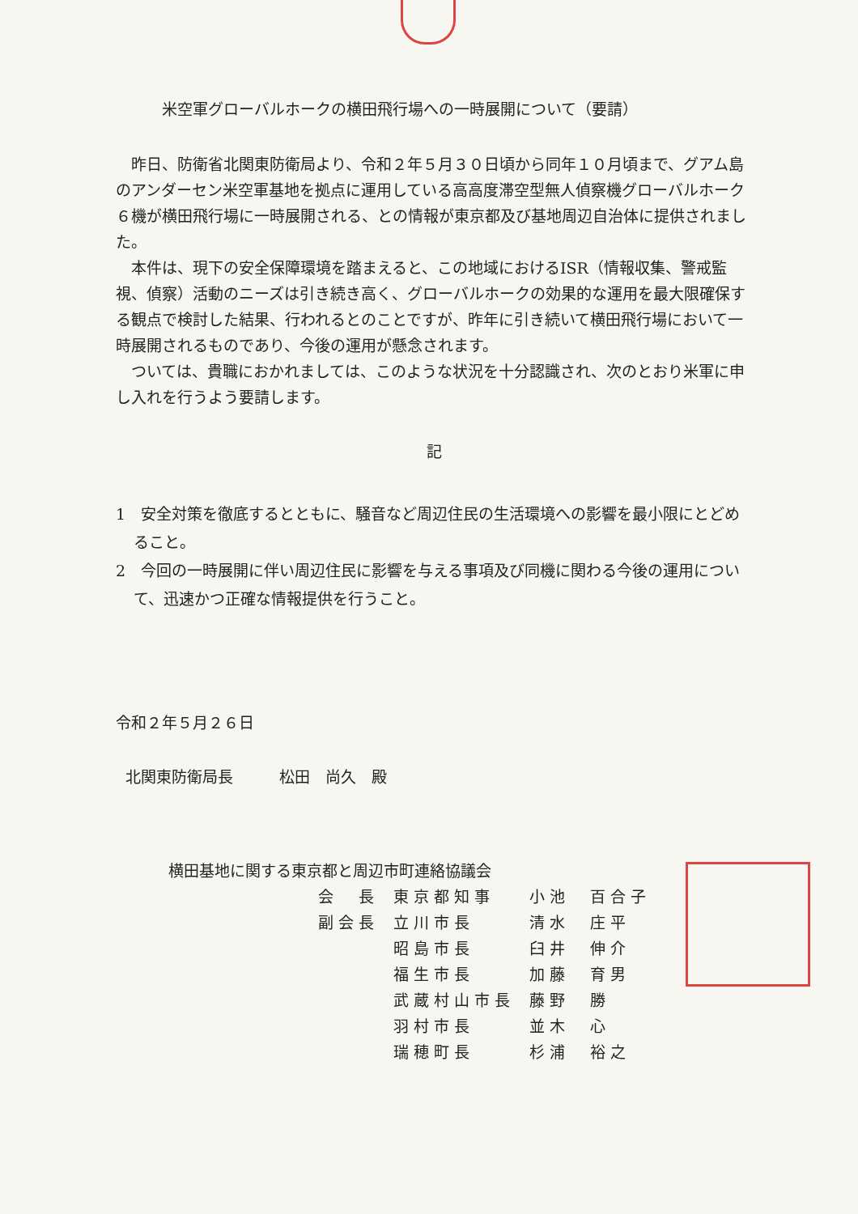米空軍グローバルホークの横田飛行場への一時展開について（要請）
昨日、防衛省北関東防衛局より、令和２年５月３０日頃から同年１０月頃まで、グアム島のアンダーセン米空軍基地を拠点に運用している高高度滞空型無人偵察機グローバルホーク６機が横田飛行場に一時展開される、との情報が東京都及び基地周辺自治体に提供されました。
本件は、現下の安全保障環境を踏まえると、この地域におけるISR（情報収集、警戒監視、偵察）活動のニーズは引き続き高く、グローバルホークの効果的な運用を最大限確保する観点で検討した結果、行われるとのことですが、昨年に引き続いて横田飛行場において一時展開されるものであり、今後の運用が懸念されます。
ついては、貴職におかれましては、このような状況を十分認識され、次のとおり米軍に申し入れを行うよう要請します。
記
1　安全対策を徹底するとともに、騒音など周辺住民の生活環境への影響を最小限にとどめること。
2　今回の一時展開に伴い周辺住民に影響を与える事項及び同機に関わる今後の運用について、迅速かつ正確な情報提供を行うこと。
令和２年５月２６日
北関東防衛局長　　　松田　尚久　殿
横田基地に関する東京都と周辺市町連絡協議会
| 会 長 | 東京都知事 | 小池 百合子 |
| 副会長 | 立川市長 | 清水 庄平 |
| | 昭島市長 | 臼井 伸介 |
| | 福生市長 | 加藤 育男 |
| | 武蔵村山市長 | 藤野 勝 |
| | 羽村市長 | 並木 心 |
| | 瑞穂町長 | 杉浦 裕之 |